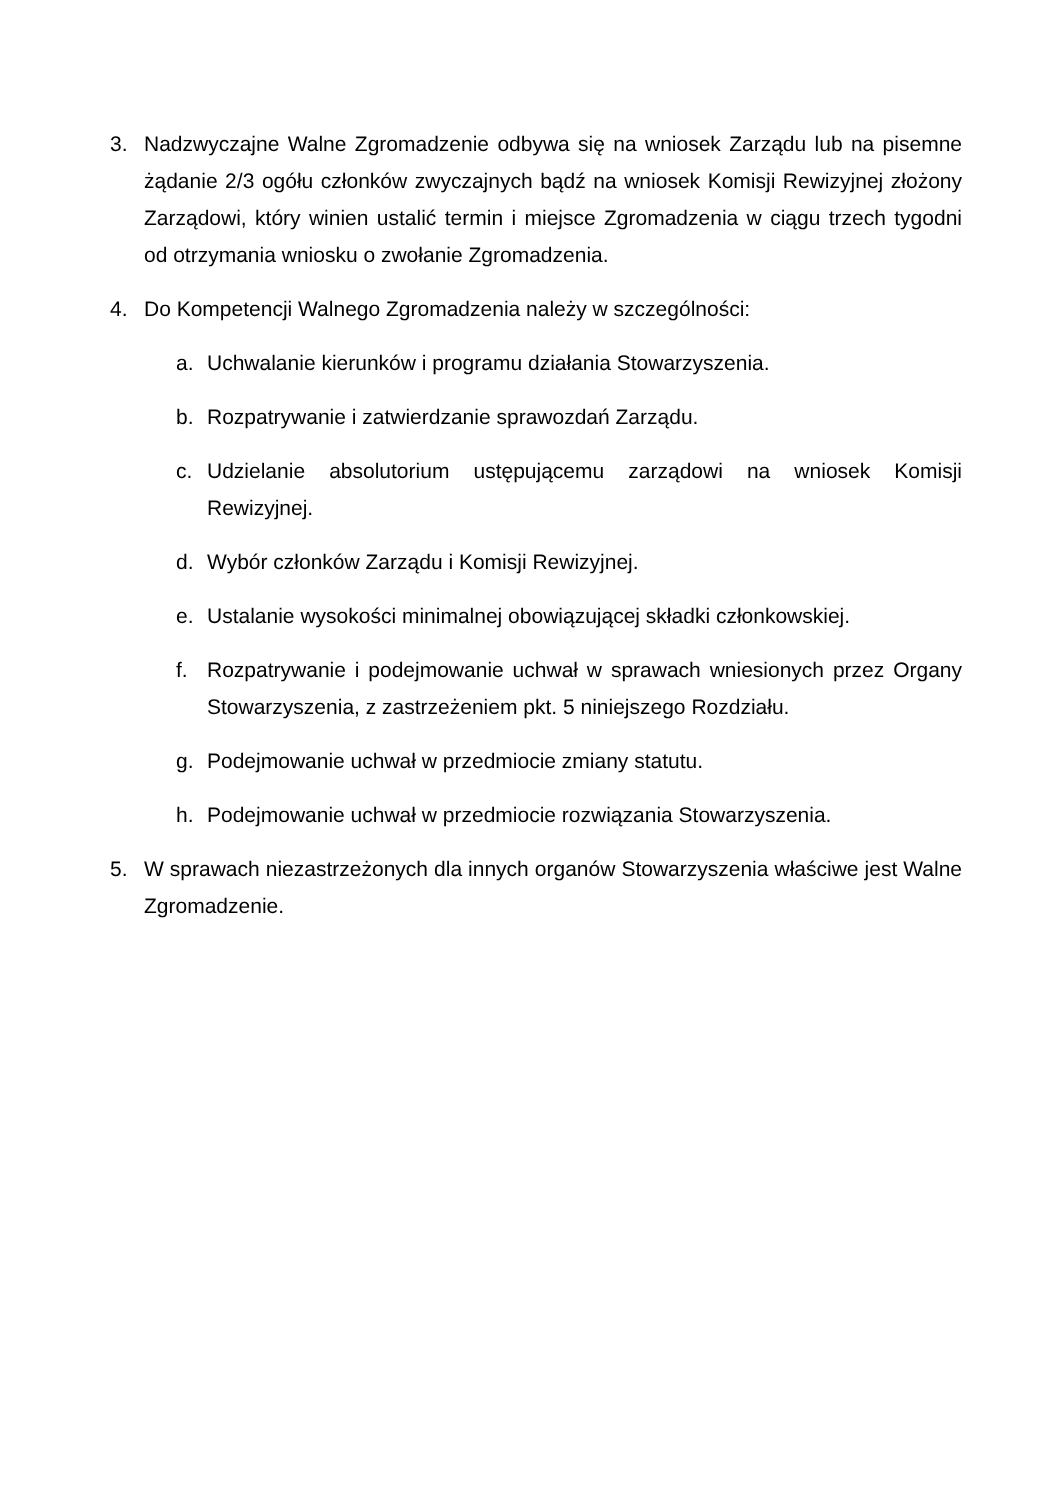3. Nadzwyczajne Walne Zgromadzenie odbywa się na wniosek Zarządu lub na pisemne żądanie 2/3 ogółu członków zwyczajnych bądź na wniosek Komisji Rewizyjnej złożony Zarządowi, który winien ustalić termin i miejsce Zgromadzenia w ciągu trzech tygodni od otrzymania wniosku o zwołanie Zgromadzenia.
4. Do Kompetencji Walnego Zgromadzenia należy w szczególności:
a. Uchwalanie kierunków i programu działania Stowarzyszenia.
b. Rozpatrywanie i zatwierdzanie sprawozdań Zarządu.
c. Udzielanie absolutorium ustępującemu zarządowi na wniosek Komisji Rewizyjnej.
d. Wybór członków Zarządu i Komisji Rewizyjnej.
e. Ustalanie wysokości minimalnej obowiązującej składki członkowskiej.
f. Rozpatrywanie i podejmowanie uchwał w sprawach wniesionych przez Organy Stowarzyszenia, z zastrzeżeniem pkt. 5 niniejszego Rozdziału.
g. Podejmowanie uchwał w przedmiocie zmiany statutu.
h. Podejmowanie uchwał w przedmiocie rozwiązania Stowarzyszenia.
5. W sprawach niezastrzeżonych dla innych organów Stowarzyszenia właściwe jest Walne Zgromadzenie.